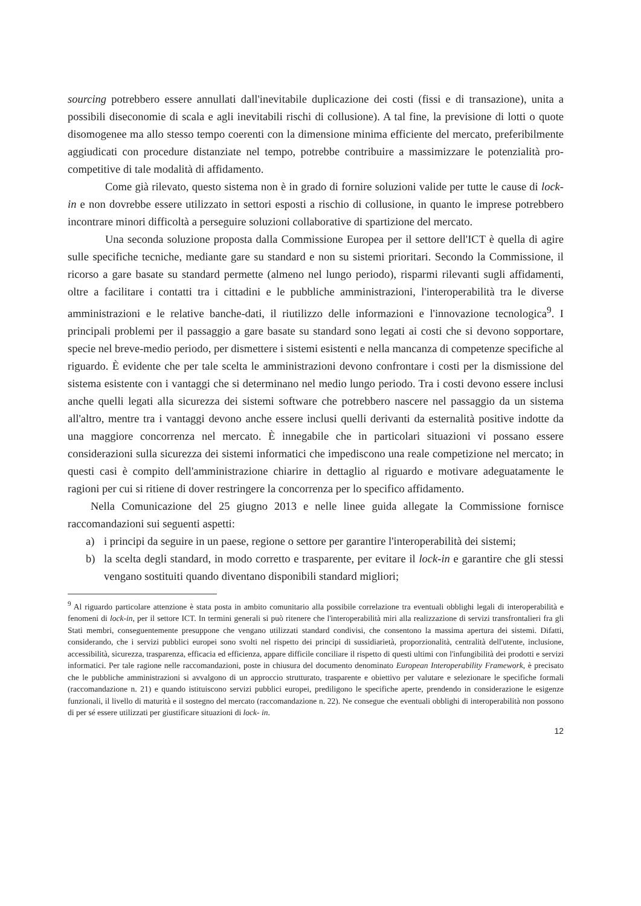sourcing potrebbero essere annullati dall'inevitabile duplicazione dei costi (fissi e di transazione), unita a possibili diseconomie di scala e agli inevitabili rischi di collusione). A tal fine, la previsione di lotti o quote disomogenee ma allo stesso tempo coerenti con la dimensione minima efficiente del mercato, preferibilmente aggiudicati con procedure distanziate nel tempo, potrebbe contribuire a massimizzare le potenzialità pro-competitive di tale modalità di affidamento.
Come già rilevato, questo sistema non è in grado di fornire soluzioni valide per tutte le cause di lock-in e non dovrebbe essere utilizzato in settori esposti a rischio di collusione, in quanto le imprese potrebbero incontrare minori difficoltà a perseguire soluzioni collaborative di spartizione del mercato.
Una seconda soluzione proposta dalla Commissione Europea per il settore dell'ICT è quella di agire sulle specifiche tecniche, mediante gare su standard e non su sistemi prioritari. Secondo la Commissione, il ricorso a gare basate su standard permette (almeno nel lungo periodo), risparmi rilevanti sugli affidamenti, oltre a facilitare i contatti tra i cittadini e le pubbliche amministrazioni, l'interoperabilità tra le diverse amministrazioni e le relative banche-dati, il riutilizzo delle informazioni e l'innovazione tecnologica<sup>9</sup>. I principali problemi per il passaggio a gare basate su standard sono legati ai costi che si devono sopportare, specie nel breve-medio periodo, per dismettere i sistemi esistenti e nella mancanza di competenze specifiche al riguardo. È evidente che per tale scelta le amministrazioni devono confrontare i costi per la dismissione del sistema esistente con i vantaggi che si determinano nel medio lungo periodo. Tra i costi devono essere inclusi anche quelli legati alla sicurezza dei sistemi software che potrebbero nascere nel passaggio da un sistema all'altro, mentre tra i vantaggi devono anche essere inclusi quelli derivanti da esternalità positive indotte da una maggiore concorrenza nel mercato. È innegabile che in particolari situazioni vi possano essere considerazioni sulla sicurezza dei sistemi informatici che impediscono una reale competizione nel mercato; in questi casi è compito dell'amministrazione chiarire in dettaglio al riguardo e motivare adeguatamente le ragioni per cui si ritiene di dover restringere la concorrenza per lo specifico affidamento.
Nella Comunicazione del 25 giugno 2013 e nelle linee guida allegate la Commissione fornisce raccomandazioni sui seguenti aspetti:
a) i principi da seguire in un paese, regione o settore per garantire l'interoperabilità dei sistemi;
b) la scelta degli standard, in modo corretto e trasparente, per evitare il lock-in e garantire che gli stessi vengano sostituiti quando diventano disponibili standard migliori;
<sup>9</sup> Al riguardo particolare attenzione è stata posta in ambito comunitario alla possibile correlazione tra eventuali obblighi legali di interoperabilità e fenomeni di lock-in, per il settore ICT. In termini generali si può ritenere che l'interoperabilità miri alla realizzazione di servizi transfrontalieri fra gli Stati membri, conseguentemente presuppone che vengano utilizzati standard condivisi, che consentono la massima apertura dei sistemi. Difatti, considerando, che i servizi pubblici europei sono svolti nel rispetto dei principi di sussidiarietà, proporzionalità, centralità dell'utente, inclusione, accessibilità, sicurezza, trasparenza, efficacia ed efficienza, appare difficile conciliare il rispetto di questi ultimi con l'infungibilità dei prodotti e servizi informatici. Per tale ragione nelle raccomandazioni, poste in chiusura del documento denominato European Interoperability Framework, è precisato che le pubbliche amministrazioni si avvalgono di un approccio strutturato, trasparente e obiettivo per valutare e selezionare le specifiche formali (raccomandazione n. 21) e quando istituiscono servizi pubblici europei, prediligono le specifiche aperte, prendendo in considerazione le esigenze funzionali, il livello di maturità e il sostegno del mercato (raccomandazione n. 22). Ne consegue che eventuali obblighi di interoperabilità non possono di per sé essere utilizzati per giustificare situazioni di lock- in.
12